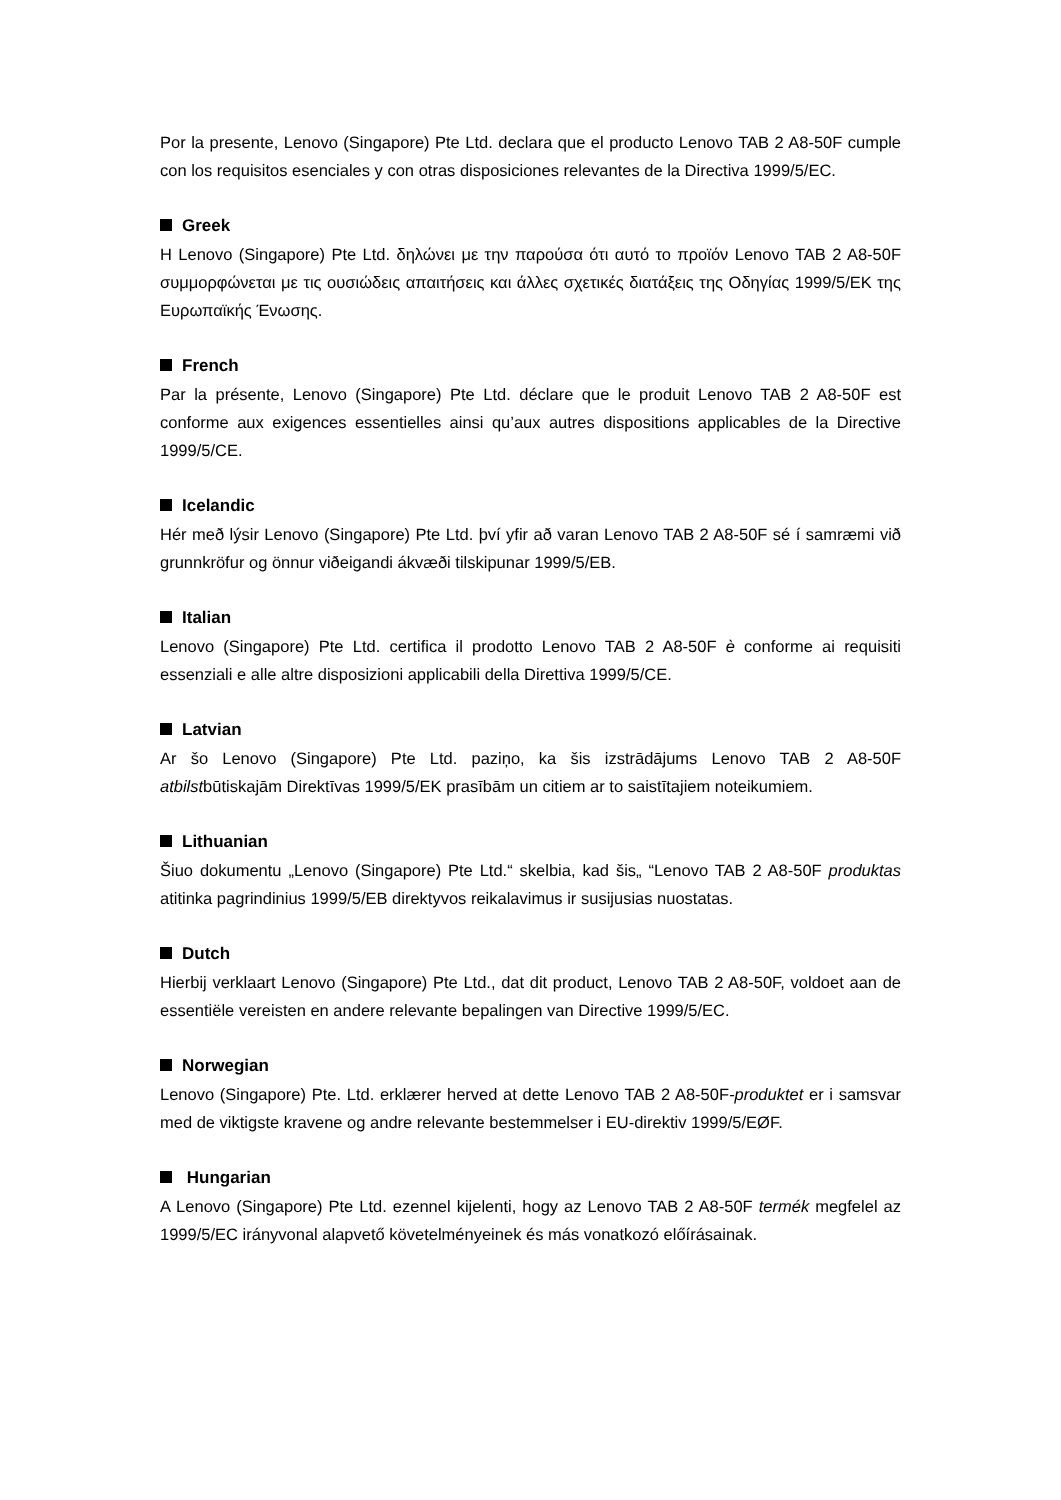Por la presente, Lenovo (Singapore) Pte Ltd. declara que el producto Lenovo TAB 2 A8-50F cumple con los requisitos esenciales y con otras disposiciones relevantes de la Directiva 1999/5/EC.
Greek
Η Lenovo (Singapore) Pte Ltd. δηλώνει με την παρούσα ότι αυτό το προϊόν Lenovo TAB 2 A8-50F συμμορφώνεται με τις ουσιώδεις απαιτήσεις και άλλες σχετικές διατάξεις της Οδηγίας 1999/5/ΕΚ της Ευρωπαϊκής Ένωσης.
French
Par la présente, Lenovo (Singapore) Pte Ltd. déclare que le produit Lenovo TAB 2 A8-50F est conforme aux exigences essentielles ainsi qu’aux autres dispositions applicables de la Directive 1999/5/CE.
Icelandic
Hér með lýsir Lenovo (Singapore) Pte Ltd. því yfir að varan Lenovo TAB 2 A8-50F sé í samræmi við grunnkröfur og önnur viðeigandi ákvæði tilskipunar 1999/5/EB.
Italian
Lenovo (Singapore) Pte Ltd. certifica il prodotto Lenovo TAB 2 A8-50F è conforme ai requisiti essenziali e alle altre disposizioni applicabili della Direttiva 1999/5/CE.
Latvian
Ar šo Lenovo (Singapore) Pte Ltd. paziņo, ka šis izstrādājums Lenovo TAB 2 A8-50F atbilstbūtiskajām Direktīvas 1999/5/EK prasībām un citiem ar to saistītajiem noteikumiem.
Lithuanian
Šiuo dokumentu „Lenovo (Singapore) Pte Ltd.“ skelbia, kad šis„ “Lenovo TAB 2 A8-50F produktas atitinka pagrindinius 1999/5/EB direktyvos reikalavimus ir susijusias nuostatas.
Dutch
Hierbij verklaart Lenovo (Singapore) Pte Ltd., dat dit product, Lenovo TAB 2 A8-50F, voldoet aan de essentiële vereisten en andere relevante bepalingen van Directive 1999/5/EC.
Norwegian
Lenovo (Singapore) Pte. Ltd. erklærer herved at dette Lenovo TAB 2 A8-50F-produktet er i samsvar med de viktigste kravene og andre relevante bestemmelser i EU-direktiv 1999/5/EØF.
Hungarian
A Lenovo (Singapore) Pte Ltd. ezennel kijelenti, hogy az Lenovo TAB 2 A8-50F termék megfelel az 1999/5/EC irányvonal alapvető követelményeinek és más vonatkozó előírásainak.